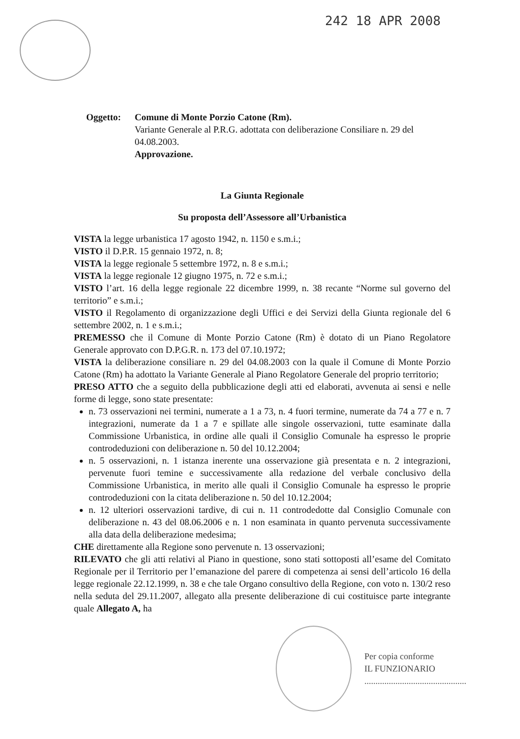242 18 APR 2008
Oggetto: Comune di Monte Porzio Catone (Rm).
Variante Generale al P.R.G. adottata con deliberazione Consiliare n. 29 del 04.08.2003.
Approvazione.
La Giunta Regionale
Su proposta dell’Assessore all’Urbanistica
VISTA la legge urbanistica 17 agosto 1942, n. 1150 e s.m.i.;
VISTO il D.P.R. 15 gennaio 1972, n. 8;
VISTA la legge regionale 5 settembre 1972, n. 8 e s.m.i.;
VISTA la legge regionale 12 giugno 1975, n. 72 e s.m.i.;
VISTO l’art. 16 della legge regionale 22 dicembre 1999, n. 38 recante “Norme sul governo del territorio” e s.m.i.;
VISTO il Regolamento di organizzazione degli Uffici e dei Servizi della Giunta regionale del 6 settembre 2002, n. 1 e s.m.i.;
PREMESSO che il Comune di Monte Porzio Catone (Rm) è dotato di un Piano Regolatore Generale approvato con D.P.G.R. n. 173 del 07.10.1972;
VISTA la deliberazione consiliare n. 29 del 04.08.2003 con la quale il Comune di Monte Porzio Catone (Rm) ha adottato la Variante Generale al Piano Regolatore Generale del proprio territorio;
PRESO ATTO che a seguito della pubblicazione degli atti ed elaborati, avvenuta ai sensi e nelle forme di legge, sono state presentate:
n. 73 osservazioni nei termini, numerate a 1 a 73, n. 4 fuori termine, numerate da 74 a 77 e n. 7 integrazioni, numerate da 1 a 7 e spillate alle singole osservazioni, tutte esaminate dalla Commissione Urbanistica, in ordine alle quali il Consiglio Comunale ha espresso le proprie controdeduzioni con deliberazione n. 50 del 10.12.2004;
n. 5 osservazioni, n. 1 istanza inerente una osservazione già presentata e n. 2 integrazioni, pervenute fuori temine e successivamente alla redazione del verbale conclusivo della Commissione Urbanistica, in merito alle quali il Consiglio Comunale ha espresso le proprie controdeduzioni con la citata deliberazione n. 50 del 10.12.2004;
n. 12 ulteriori osservazioni tardive, di cui n. 11 controdedotte dal Consiglio Comunale con deliberazione n. 43 del 08.06.2006 e n. 1 non esaminata in quanto pervenuta successivamente alla data della deliberazione medesima;
CHE direttamente alla Regione sono pervenute n. 13 osservazioni;
RILEVATO che gli atti relativi al Piano in questione, sono stati sottoposti all’esame del Comitato Regionale per il Territorio per l’emanazione del parere di competenza ai sensi dell’articolo 16 della legge regionale 22.12.1999, n. 38 e che tale Organo consultivo della Regione, con voto n. 130/2 reso nella seduta del 29.11.2007, allegato alla presente deliberazione di cui costituisce parte integrante quale Allegato A, ha
Per copia conforme
IL FUNZIONARIO
..............................................